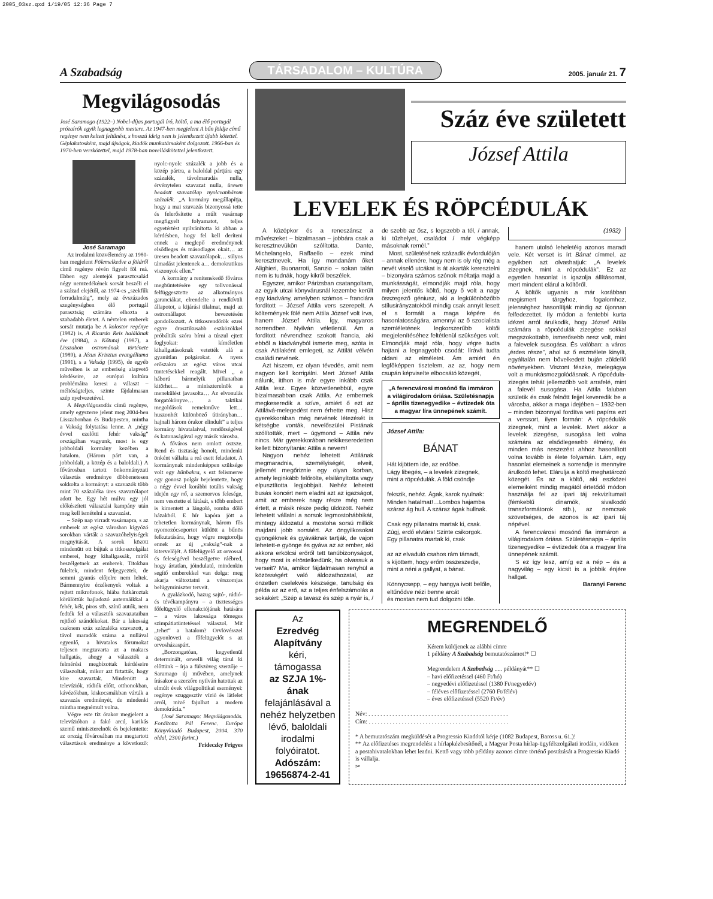2005_03sz.qxd 1/19/05 12:36 Page 7
A Szabadság TÁRSADALOM – KULTÚRA 2005. január 21. 7
Megvilágosodás
José Saramago (1922–) Nobel-díjas portugál író, költő, a ma élő portugál prózaírók egyik legnagyobb mestere. Az 1947-ben megjelent A bűn földje című regénye nem keltett feltűnést, s hosszú ideig nem is jelentkezett újabb kötettel. Géplakatosként, majd újságok, kiadók munkatársaként dolgozott. 1966-ban és 1970-ben verskötettel, majd 1978-ban novelláskötettel jelentkezett.
José Saramago
Az irodalmi közvélemény az 1980-ban megjelent Fölemelkedve a földről című regénye révén figyelt föl reá. Ebben egy alentejói parasztcsalád négy nemzedékének sorsát beszéli el a század elejétől, az 1974-es „szekfűk forradalmáig”, mely az évszázados szegénységben élő portugál parasztság számára elhozta a szabadabb életet. A névtelen emberek sorsát mutatja be A kolostor regénye (1982) is. A Ricardo Reis halálának éve (1984), a Kőtutaj (1987), a Lisszabon ostromának története (1989), a Jézus Krisztus evangéliuma (1991), s a Vakság (1995), de egyéb műveiben is az emberiség alapvető kérdéseire, az európai kultúra problémáira keresi a választ – méltóságteljes, szinte fájdalmasan szép nyelvezetével.
A Megvilágosodás című regénye, amely egyszerre jelent meg 2004-ben Lisszabonban és Budapesten, mintha a Vakság folytatása lenne. A „négy évvel ezelőtti fehér vakság” országában vagyunk, most is egy jobboldali kormány kezében a hatalom. (Három párt van, a jobboldali, a közép és a baloldali.) A fővárosban tartott önkormányzati választás eredménye döbbenetesen sokkolta a kormányt: a szavazók több mint 70 százaléka üres szavazólapot adott be. Egy hét múlva egy jól előkészített választási kampány után meg kell ismételni a szavazást.
– Szép nap virradt vasárnapra, s az emberek az egész városban kígyózó sorokban várták a szavazóhelyiségek megnyitását. A sorok között mindenütt ott bújtak a titkosszolgálat emberei, hogy kihallgassák, miről beszélgetnek az emberek. Titokban füleltek, mindent feljegyeztek, de semmi gyanús előjelre nem leltek. Bármennyire érzékenyek voltak a rejtett mikrofonok, hiába futkároztak körülöttük hajladozó antennáikkal a fehér, kék, piros stb. színű autók, nem fedték fel a választók szavazataiban rejtőző szándékokat. Bár a lakosság csaknem száz százaléka szavazott, a távol maradók száma a nullával egyenlő, a hivatalos fórumokat teljesen megzavarta az a makacs hallgatás, ahogy a választók a felmérési megbízottak kérdéseire válaszoltak, mikor azt firtatták, hogy kire szavaztak. Mindenütt a televíziók, rádiók előtt, otthonokban, kávézókban, kiskocsmákban várták a szavazás eredményét, de mindenki mintha megnémult volna.
Végre este tíz órakor megjelent a televízióban a fakó arcú, karikás szemű miniszterelnök és bejelentette: az ország fővárosában ma megtartott választások eredménye a következő: nyolc-nyolc százalék a jobb és a közép pártra, a baloldal pártjára egy százalék, távolmaradás nulla, érvénytelen szavazat nulla, üresen beadott szavazólap nyolcvanhárom százalék. „A kormány megállapítja, hogy a mai szavazás bizonyossá tette és felerősítette a múlt vasárnap megfigyelt folyamatot, teljes egyetértést nyilvánította ki abban a kérdésben, hogy fel kell deríteni ennek a meglepő eredménynek elsődleges és másodlagos okait… az üresen beadott szavazólapok… súlyos támadást jelentenek a… demokratikus viszonyok ellen.”
A kormány a renitenskedő főváros megbüntetésére egy tollvonással felfüggesztette az alkotmányos garanciákat, elrendelte a rendkívüli állapotot, a kijárási tilalmat, majd az ostromállapot bevezetésén gondolkozott. A titkosrendőrök ezrei egyre drasztikusabb eszközökkel próbálták szóra bírni a túszul ejtett foglyokat: kíméletlen kihallgatásoknak vetették alá a gyanútlan polgárokat. A nyers erőszakra az egész város utcai tüntetésekkel reagált. Mivel „ a háború bármelyik pillanatban kitörhet… a miniszterelnök a menekülést javasolta… Az elvonulás forgatókönyve… a taktikai megoldások remekműve lett… huszonhét különböző útirányban… hajnali három órakor elindult” a teljes kormány hivatalaival, rendőrségével és katonaságával egy másik városba.
A főváros nem omlott öszsze. Rend és tisztaság honolt, mindenki önként vállalta a reá esett feladatot. A kormánynak mindenképpen szüksége volt egy bűnbakra, s ezt felismerve egy gonosz polgár bejelentette, hogy a négy évvel korábbi totális vakság idején egy nő, a szemorvos felesége, nem vesztette el látását, s több embert is kimentett a lángoló, romba dőlő házakból. E hír kapóra jött a tehetetlen kormánynak, három fős nyomozócsoportot küldött a bűnös felkutatására, hogy végre megtorolja ennek az új „vakság”-nak a kitervelőjét. A főfelügyelő az orvossal és feleségével beszélgetve ráébred, hogy ártatlan, jóindulatú, mindenkin segítő emberekkel van dolga: meg akarja változtatni a vérszomjas belügyminiszter terveit.
A gyalázkodó, hazug sajtó-, rádió- és tévékampányra – a tisztességes főfelügyelő ellenakciójának hatására – a város lakossága tömeges szimpátiatüntetéssel válaszol. Mit „tehet” a hatalom? Orvlövésszel agyonlöveti a főfelügyelőt s az orvosházaspárt.
„Borzongatóan, kegyetlenül determinált, orwelli világ tárul ki előttünk – írja a fülszöveg szerzője – Saramago új művében, amelynek írásakor a szerzőre nyilván hatottak az elmúlt évek világpolitikai eseményei: regénye szuggesztív vízió és látlelet arról, mivé fajulhat a modern demokrácia.”
(José Saramago: Megvilágosodás. Fordította Pál Ferenc. Európa Könyvkiadó Budapest, 2004. 370 oldal, 2300 forint.)
Frideczky Frigyes
Száz éve született
József Attila
LEVELEK ÉS RÖPCÉDULÁK
A középkor és a reneszánsz a művészeket – bizalmasan – jobbára csak a keresztnevükön szólította. Dante, Michelangelo, Raffaello – ezek mind keresztnevek. Ha így mondanám őket Alighieri, Buonarroti, Sanzio – sokan talán nem is tudnák, hogy kikről beszélek.
Egyszer, amikor Párizsban csatangoltam, az egyik utcai könyvárusnál kezembe került egy kiadvány, amelyben számos – franciára fordított – József Attila vers szerepelt. A költemények fölé nem Attila József volt írva, hanem József Attila. Így, magyaros sorrendben. Nyilván véletlenül. Ám a fordított névrendhez szokott francia, aki ebből a kiadványból ismerte meg, azóta is csak Attilaként emlegeti, az Attilát vélvén családi nevének.
Azt hiszem, ez olyan tévedés, amit nem nagyon kell korrigálni. Mert József Attila nálunk, itthon is már egyre inkább csak Attila lesz. Egyre közvetlenebbül, egyre bizalmasabban csak Attila. Az embernek megkeseredik a szíve, amiért ő ezt az Attilává-melegedést nem érhette meg. Hisz gyerekkorában még nevének létezését is kétségbe vonták, nevelőszülei Pistának szólították, mert – úgymond – Attila név nincs. Már gyerekkorában nekikeseredetten kellett bizonyítania: Attila a nevem!
Nagyon nehéz lehetett Attilának megmaradnia, személyiségét, elveit, jellemét megőriznie egy olyan korban, amely leginkább felőrölte, elsilányította vagy elpusztította legjobbjait. Nehéz lehetett busás koncért nem eladni azt az igazságot, amit az emberek nagy része még nem értett, a másik része pedig üldözött. Nehéz lehetett vállalni a sorsok legmostohábbikát, mintegy áldozatul a mostoha sorsú milliók majdani jobb sorsáért. Az öngyilkosokat gyöngéknek és gyáváknak tartják, de vajon lehetett-e gyönge és gyáva az az ember, aki akkora erkölcsi erőről tett tanúbizonyságot, hogy most is elröstelkedünk, ha olvassuk a verseit? Ma, amikor fájdalmasan renyhül a közösségért való áldozathozatal, az önzetlen cselekvés készsége, tanulság és példa az az erő, az a teljes énfelszámolás a sokakért: „Szép a tavasz és szép a nyár is, / de szebb az ősz, s legszebb a tél, / annak, ki tűzhelyet, családot / már végképp másoknak remél.”
Most, születésének századik évfordulóján – annak ellenére, hogy nem is oly rég még a nevét viselő utcákat is át akarták keresztelni – bizonyára számos szónok méltatja majd a munkásságát, elmondják majd róla, hogy milyen jelentős költő, hogy ő volt a nagy összegező géniusz, aki a legkülönbözőbb stílusirányzatokból mindig csak annyit lesett el s formált a maga képére és hasonlatosságára, amennyi az ő szocialista szemléletének legkorszerűbb költői megjelenítéséhez feltétlenül szükséges volt. Elmondják majd róla, hogy végre tudta hajtani a legnagyobb csodát: lírává tudta oldani az elméletet. Ám amiért én legfőképpen tisztelem, az az, hogy nem csupán képviselte elbocsátó közegét,
„A ferencvárosi mosónő fia immáron a világirodalom óriása. Születésnapja – április tizenegyedike – évtizedek óta a magyar líra ünnepének számít.
József Attila:
BÁNAT
Hát kijöttem ide, az erdőbe.
Lágy libegés, – a levelek zizegnek,
mint a röpcédulák. A föld csöndje
fekszik, nehéz. Ágak, karok nyulnak:
Minden hatalmat!…Lombos hajamba
száraz ág hull. A száraz ágak hullnak.
Csak egy pillanatra martak ki, csak.
Zúgj, erdő elvtárs! Szinte csikorgok.
Egy pillanatra martak ki, csak
az az elvaduló csahos rám támadt,
s kijöttem, hogy erőm összeszedje,
mint a néni a gallyat, a bánat.
Könnycsepp, – egy hangya ivott belőle,
eltűnődve nézi benne arcát
és mostan nem tud dolgozni tőle.
(1932)
hanem utolsó leheletéig azonos maradt vele. Két verset is írt Bánat címmel, az egyikben azt olvashatjuk: „A levelek zizegnek, mint a röpcédulák”. Ez az egyetlen hasonlat is igazolja állításomat, mert mindent elárul a költőről.
A költők ugyanis a már korábban megismert tárgyhoz, fogalomhoz, jelenséghez hasonlítják mindig az újonnan felfedezettet. Ily módon a fentebbi kurta idézet arról árulkodik, hogy József Attila számára a röpcédulák zizegése sokkal megszokottabb, ismerősebb nesz volt, mint a falevelek susogása. És valóban: a város „érdes része”, ahol az ő eszmélete kinyílt, egyáltalán nem bővelkedett buján zöldellő növényekben. Viszont fészke, melegágya volt a munkásmozgolódásnak. A röpcédula-zizegés tehát jellemzőbb volt arrafelé, mint a falevél susogása. Ha Attila faluban születik és csak felnőtt fejjel keveredik be a városba, akkor a maga idejében – 1932-ben – minden bizonnyal fordítva veti papírra ezt a verssort, ilyen formán: A röpcédulák zizegnek, mint a levelek. Mert akkor a levelek zizegése, susogása lett volna számára az elsődlegesebb élmény, és minden más neszezést ahhoz hasonlított volna tovább is élete folyamán. Lám, egy hasonlat elemeinek a sorrendje is mennyire árulkodó lehet. Elárulja a költő meghatározó közegét. És az a költő, aki eszközei elemeiként mindig magától értetődő módon használja fel az ipari táj rekvizítumait (fémkeblű dinamók, sivalkodó transzformátorok stb.), az nemcsak szövetséges, de azonos is az ipari táj népével.
A ferencvárosi mosónő fia immáron a világirodalom óriása. Születésnapja – április tizenegyedike – évtizedek óta a magyar líra ünnepének számít.
S ez így lesz, amíg ez a nép – és a nagyvilág – egy kicsit is a jobbik énjére hallgat.
Baranyi Ferenc
Az
Ezredvég Alapítvány
kéri,
támogassa
az SZJA 1%-ának
felajánlásával a nehéz helyzetben lévő, baloldali irodalmi folyóiratot.
Adószám:
19656874-2-41
MEGRENDELŐ
Kérem küldjenek az alábbi címre
1 példány A Szabadság bemutatószámot!* ☐
Megrendelem A Szabadság ..... példányát** ☐
– havi előfizetéssel (460 Ft/hó)
– negyedévi előfizetéssel (1380 Ft/negyedév)
– féléves előfizetéssel (2760 Ft/félév)
– éves előfizetéssel (5520 Ft/év)
Név: . . . . . . . . . . . . . . . . . . . . . . . . . . . . . . . . . . . . . . . . . . . . . . .
Cím: . . . . . . . . . . . . . . . . . . . . . . . . . . . . . . . . . . . . . . . . . . . . . . .
* A bemutatószám megküldését a Progressio Kiadótól kérje (1082 Budapest, Baross u. 61.)!
** Az előfizetéses megrendelést a hírlapkézbesítőnél, a Magyar Posta hírlap-ügyfélszolgálati irodáin, vidéken a postahivatalokban lehet leadni. Kettő vagy több példány azonos címre történő postázását a Progressio Kiadó is vállalja.
✂